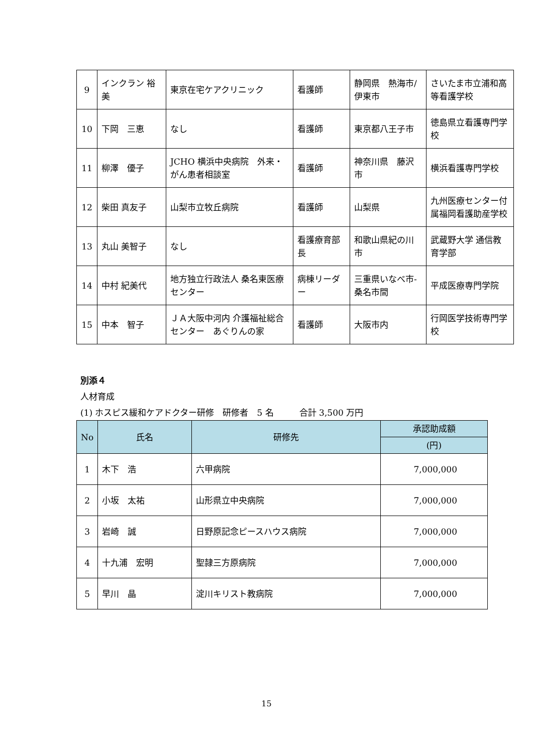| 9 | インクラン 裕美 | 東京在宅ケアクリニック | 看護師 | 静岡県 熱海市/伊東市 | さいたま市立浦和高等看護学校 |
| 10 | 下岡 三恵 | なし | 看護師 | 東京都八王子市 | 徳島県立看護専門学校 |
| 11 | 柳澤 優子 | JCHO 横浜中央病院 外来・がん患者相談室 | 看護師 | 神奈川県 藤沢市 | 横浜看護専門学校 |
| 12 | 柴田 真友子 | 山梨市立牧丘病院 | 看護師 | 山梨県 | 九州医療センター付属福岡看護助産学校 |
| 13 | 丸山 美智子 | なし | 看護療育部長 | 和歌山県紀の川市 | 武蔵野大学 通信教育学部 |
| 14 | 中村 紀美代 | 地方独立行政法人 桑名東医療センター | 病棟リーダー | 三重県いなべ市-桑名市間 | 平成医療専門学院 |
| 15 | 中本 智子 | ＪＡ大阪中河内 介護福祉総合センター あぐりんの家 | 看護師 | 大阪市内 | 行岡医学技術専門学校 |
別添４
人材育成
(1) ホスピス緩和ケアドクター研修　研修者　5 名　　　合計 3,500 万円
| No | 氏名 | 研修先 | 承認助成額 |
| --- | --- | --- | --- |
| | | | (円) |
| 1 | 木下 浩 | 六甲病院 | 7,000,000 |
| 2 | 小坂 太祐 | 山形県立中央病院 | 7,000,000 |
| 3 | 岩崎 誠 | 日野原記念ピースハウス病院 | 7,000,000 |
| 4 | 十九浦 宏明 | 聖隷三方原病院 | 7,000,000 |
| 5 | 早川 晶 | 淀川キリスト教病院 | 7,000,000 |
15